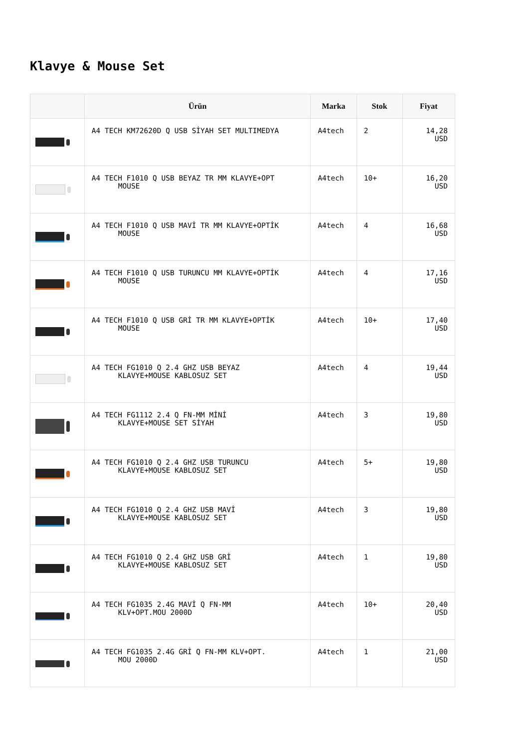Klavye & Mouse Set
| | Ürün | Marka | Stok | Fiyat |
| --- | --- | --- | --- | --- |
| | A4 TECH KM72620D Q USB SİYAH SET MULTIMEDYA | A4tech | 2 | 14,28 USD |
| | A4 TECH F1010 Q USB BEYAZ TR MM KLAVYE+OPT MOUSE | A4tech | 10+ | 16,20 USD |
| | A4 TECH F1010 Q USB MAVİ TR MM KLAVYE+OPTİK MOUSE | A4tech | 4 | 16,68 USD |
| | A4 TECH F1010 Q USB TURUNCU MM KLAVYE+OPTİK MOUSE | A4tech | 4 | 17,16 USD |
| | A4 TECH F1010 Q USB GRİ TR MM KLAVYE+OPTİK MOUSE | A4tech | 10+ | 17,40 USD |
| | A4 TECH FG1010 Q 2.4 GHZ USB BEYAZ KLAVYE+MOUSE KABLOSUZ SET | A4tech | 4 | 19,44 USD |
| | A4 TECH FG1112 2.4 Q FN-MM MİNİ KLAVYE+MOUSE SET SİYAH | A4tech | 3 | 19,80 USD |
| | A4 TECH FG1010 Q 2.4 GHZ USB TURUNCU KLAVYE+MOUSE KABLOSUZ SET | A4tech | 5+ | 19,80 USD |
| | A4 TECH FG1010 Q 2.4 GHZ USB MAVİ KLAVYE+MOUSE KABLOSUZ SET | A4tech | 3 | 19,80 USD |
| | A4 TECH FG1010 Q 2.4 GHZ USB GRİ KLAVYE+MOUSE KABLOSUZ SET | A4tech | 1 | 19,80 USD |
| | A4 TECH FG1035 2.4G MAVİ Q FN-MM KLV+OPT.MOU 2000D | A4tech | 10+ | 20,40 USD |
| | A4 TECH FG1035 2.4G GRİ Q FN-MM KLV+OPT. MOU 2000D | A4tech | 1 | 21,00 USD |